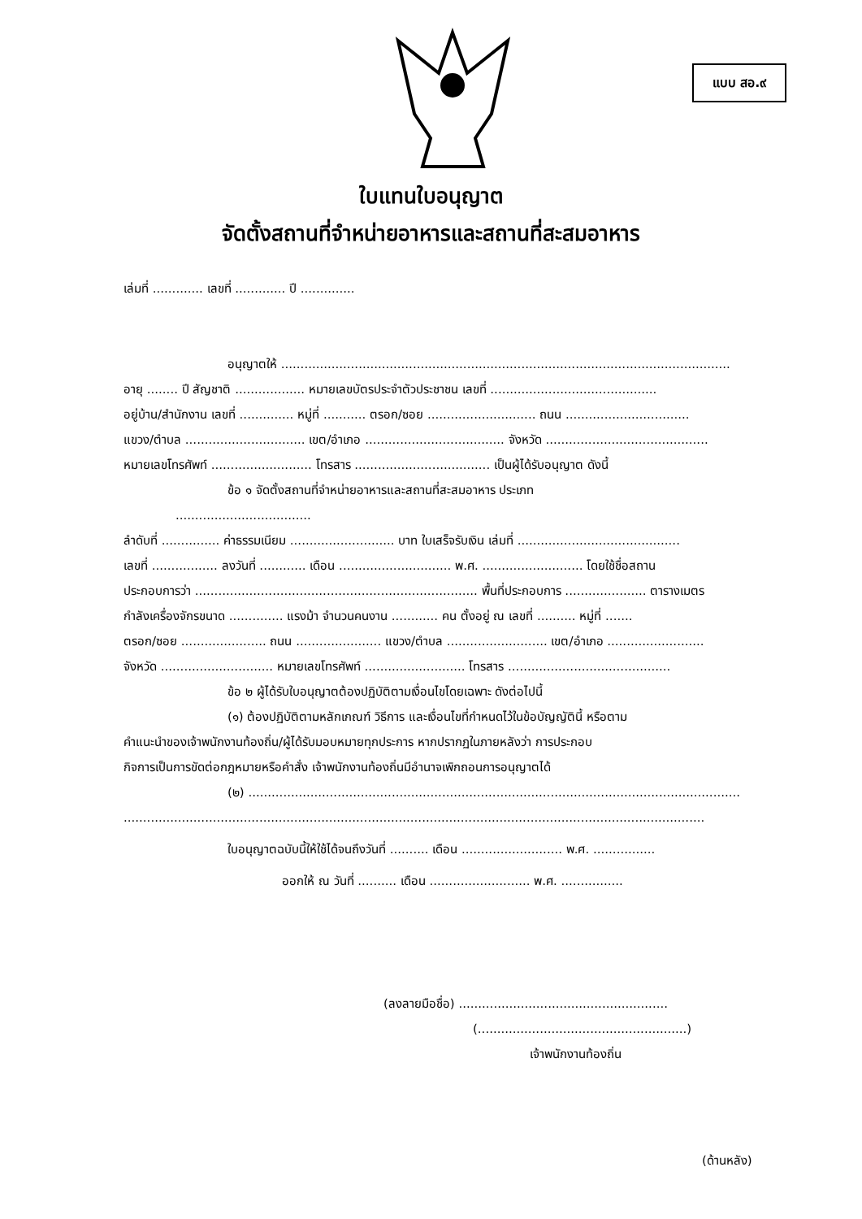แบบ สอ.๙
ใบแทนใบอนุญาต
จัดตั้งสถานที่จำหน่ายอาหารและสถานที่สะสมอาหาร
เล่มที่ ............. เลขที่ ............. ปี ..............
อนุญาตให้ ....................................................................................................................
อายุ ........ ปี สัญชาติ .................. หมายเลขบัตรประจำตัวประชาชน เลขที่ ...........................................
อยู่บ้าน/สำนักงาน เลขที่ .............. หมู่ที่ ........... ตรอก/ซอย ............................ ถนน ................................
แขวง/ตำบล ............................... เขต/อำเภอ .................................... จังหวัด ..........................................
หมายเลขโทรศัพท์ .......................... โทรสาร ................................... เป็นผู้ได้รับอนุญาต ดังนี้
ข้อ ๑ จัดตั้งสถานที่จำหน่ายอาหารและสถานที่สะสมอาหาร ประเภท
...................................
ลำดับที่ ............... ค่าธรรมเนียม ........................... บาท ใบเสร็จรับเงิน เล่มที่ ..........................................
เลขที่ ................. ลงวันที่ ............ เดือน ............................. พ.ศ. .......................... โดยใช้ชื่อสถาน
ประกอบการว่า ......................................................................... พื้นที่ประกอบการ ..................... ตารางเมตร
กำลังเครื่องจักรขนาด .............. แรงม้า จำนวนคนงาน ............ คน ตั้งอยู่ ณ เลขที่ .......... หมู่ที่ .......
ตรอก/ซอย ...................... ถนน ...................... แขวง/ตำบล .......................... เขต/อำเภอ .........................
จังหวัด ............................. หมายเลขโทรศัพท์ .......................... โทรสาร ..........................................
ข้อ ๒ ผู้ได้รับใบอนุญาตต้องปฏิบัติตามเงื่อนไขโดยเฉพาะ ดังต่อไปนี้
(๑) ต้องปฏิบัติตามหลักเกณฑ์ วิธีการ และเงื่อนไขที่กำหนดไว้ในข้อบัญญัตินี้ หรือตาม
คำแนะนำของเจ้าพนักงานท้องถิ่น/ผู้ได้รับมอบหมายทุกประการ หากปรากฏในภายหลังว่า การประกอบ
กิจการเป็นการขัดต่อกฎหมายหรือคำสั่ง เจ้าพนักงานท้องถิ่นมีอำนาจเพิกถอนการอนุญาตได้
(๒) ...............................................................................................................................
......................................................................................................................................................
ใบอนุญาตฉบับนี้ให้ใช้ได้จนถึงวันที่ .......... เดือน .......................... พ.ศ. ................
ออกให้ ณ วันที่ .......... เดือน .......................... พ.ศ. ................
(ลงลายมือชื่อ) ......................................................
(......................................................)
เจ้าพนักงานท้องถิ่น
(ด้านหลัง)